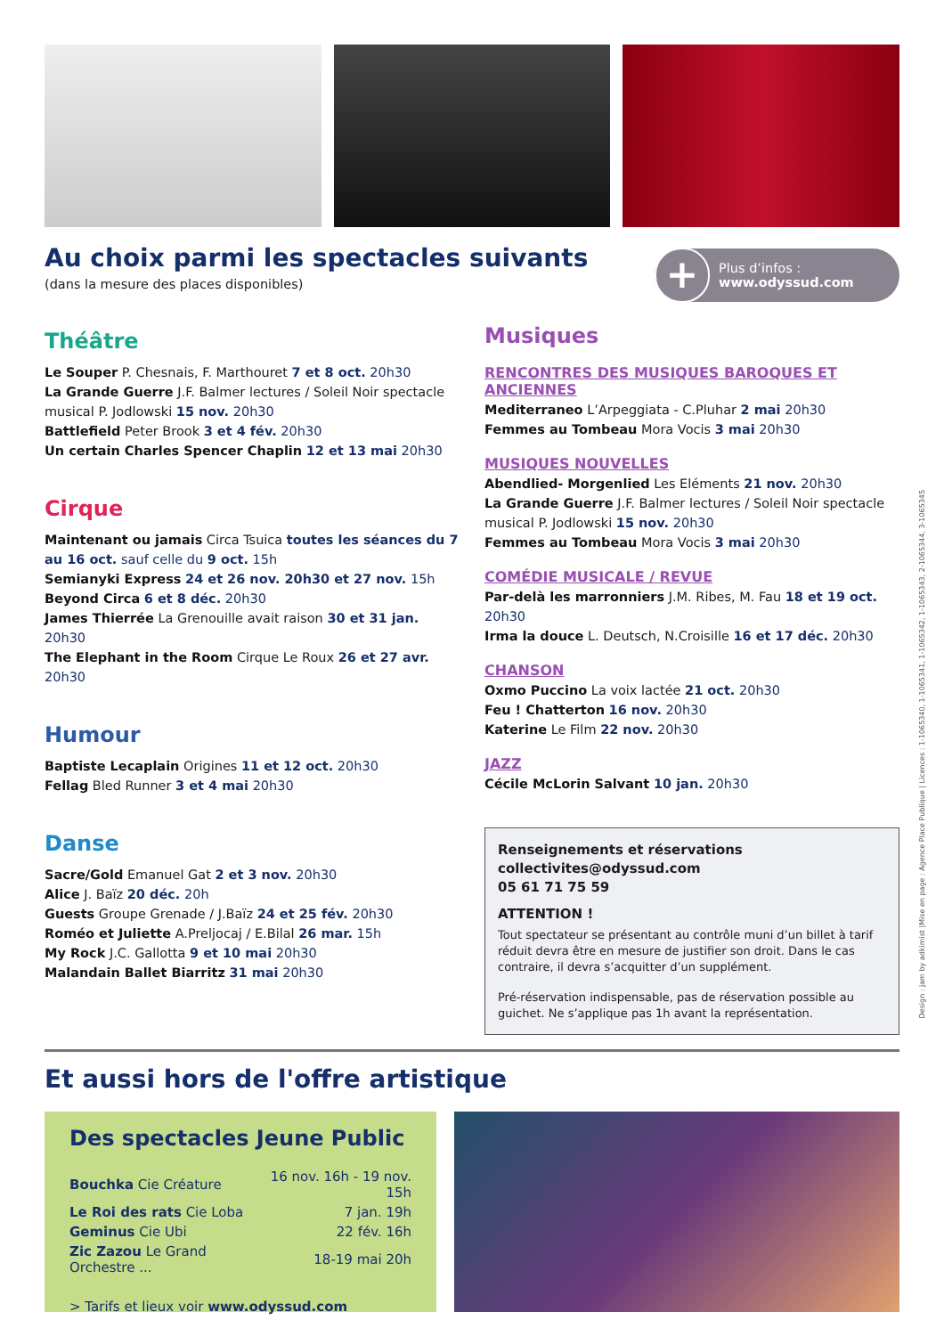Au choix parmi les spectacles suivants
(dans la mesure des places disponibles)
+
Plus d’infos :
www.odyssud.com
Théâtre
Le Souper P. Chesnais, F. Marthouret 7 et 8 oct. 20h30
La Grande Guerre J.F. Balmer lectures / Soleil Noir spectacle musical P. Jodlowski 15 nov. 20h30
Battlefield Peter Brook 3 et 4 fév. 20h30
Un certain Charles Spencer Chaplin 12 et 13 mai 20h30
Cirque
Maintenant ou jamais Circa Tsuica toutes les séances du 7 au 16 oct. sauf celle du 9 oct. 15h
Semianyki Express 24 et 26 nov. 20h30 et 27 nov. 15h
Beyond Circa 6 et 8 déc. 20h30
James Thierrée La Grenouille avait raison 30 et 31 jan. 20h30
The Elephant in the Room Cirque Le Roux 26 et 27 avr. 20h30
Humour
Baptiste Lecaplain Origines 11 et 12 oct. 20h30
Fellag Bled Runner 3 et 4 mai 20h30
Danse
Sacre/Gold Emanuel Gat 2 et 3 nov. 20h30
Alice J. Baïz 20 déc. 20h
Guests Groupe Grenade / J.Baïz 24 et 25 fév. 20h30
Roméo et Juliette A.Preljocaj / E.Bilal 26 mar. 15h
My Rock J.C. Gallotta 9 et 10 mai 20h30
Malandain Ballet Biarritz 31 mai 20h30
Musiques
RENCONTRES DES MUSIQUES BAROQUES ET ANCIENNES
Mediterraneo L’Arpeggiata - C.Pluhar 2 mai 20h30
Femmes au Tombeau Mora Vocis 3 mai 20h30
MUSIQUES NOUVELLES
Abendlied- Morgenlied Les Eléments 21 nov. 20h30
La Grande Guerre J.F. Balmer lectures / Soleil Noir spectacle musical P. Jodlowski 15 nov. 20h30
Femmes au Tombeau Mora Vocis 3 mai 20h30
COMÉDIE MUSICALE / REVUE
Par-delà les marronniers J.M. Ribes, M. Fau 18 et 19 oct. 20h30
Irma la douce L. Deutsch, N.Croisille 16 et 17 déc. 20h30
CHANSON
Oxmo Puccino La voix lactée 21 oct. 20h30
Feu ! Chatterton 16 nov. 20h30
Katerine Le Film 22 nov. 20h30
JAZZ
Cécile McLorin Salvant 10 jan. 20h30
Renseignements et réservations
collectivites@odyssud.com
05 61 71 75 59
ATTENTION !
Tout spectateur se présentant au contrôle muni d’un billet à tarif réduit devra être en mesure de justifier son droit. Dans le cas contraire, il devra s’acquitter d’un supplément.
Pré-réservation indispensable, pas de réservation possible au guichet. Ne s’applique pas 1h avant la représentation.
Et aussi hors de l'offre artistique
Des spectacles Jeune Public
| Bouchka Cie Créature | 16 nov. 16h - 19 nov. 15h |
| Le Roi des rats Cie Loba | 7 jan. 19h |
| Geminus Cie Ubi | 22 fév. 16h |
| Zic Zazou Le Grand Orchestre ... | 18-19 mai 20h |
> Tarifs et lieux voir www.odyssud.com
Design : jam by adkimist |Mise en page : Agence Place Publique | Licences : 1-1065340, 1-1065341, 1-1065342, 1-1065343, 2-1065344, 3-1065345